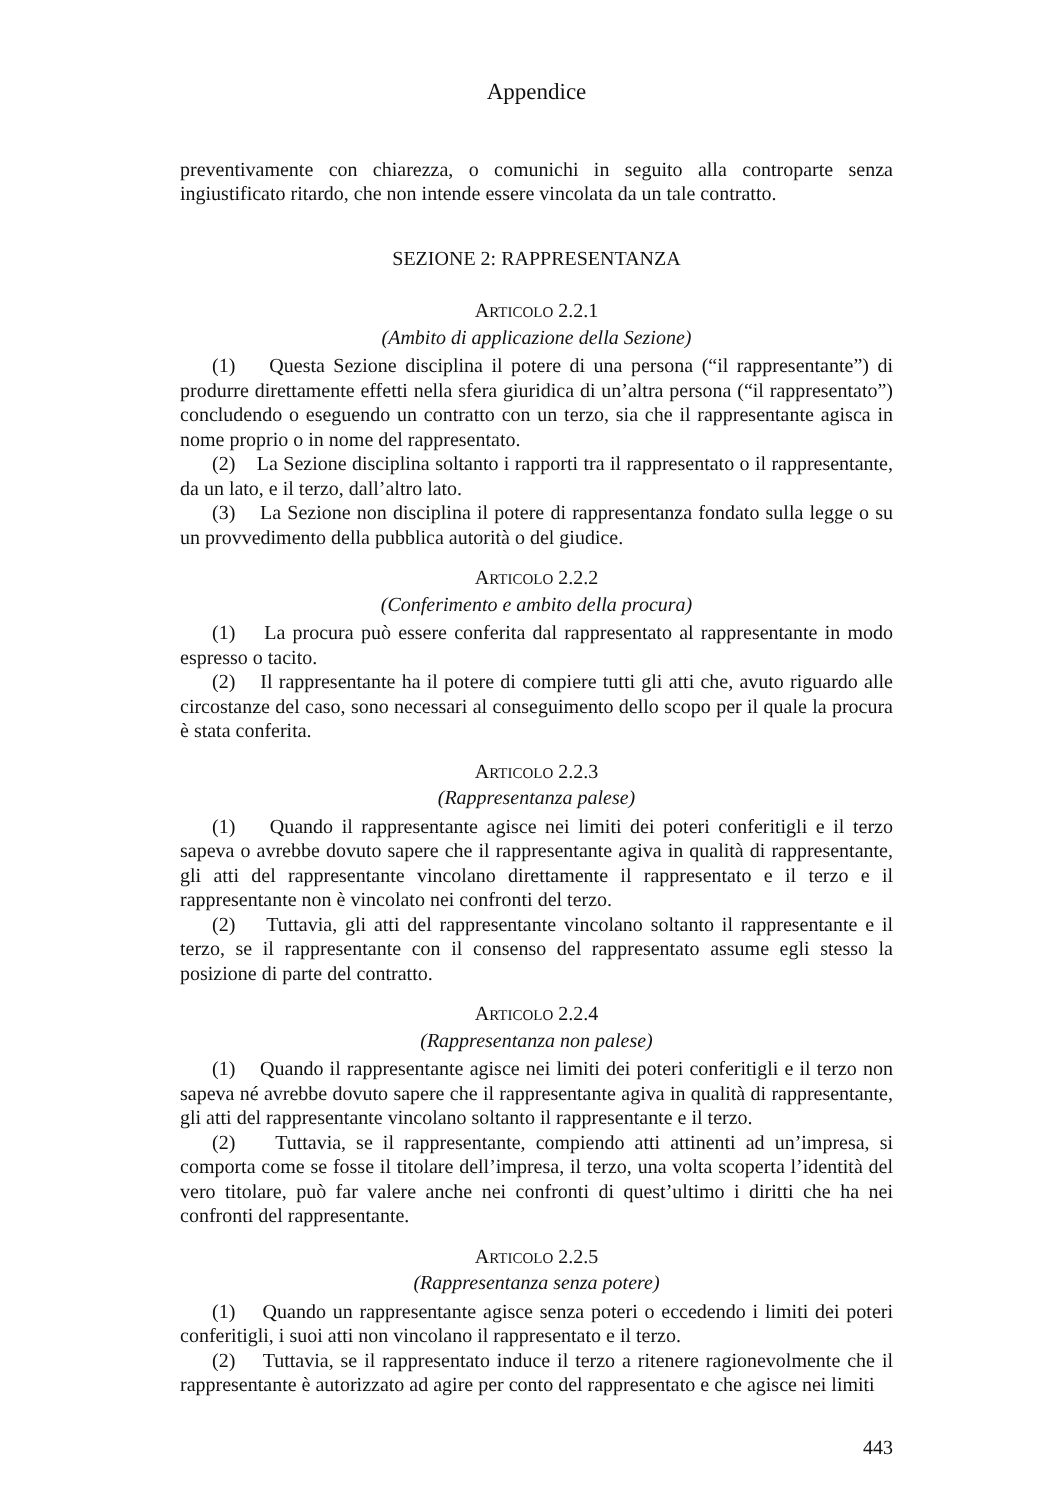Appendice
preventivamente con chiarezza, o comunichi in seguito alla controparte senza ingiustificato ritardo, che non intende essere vincolata da un tale contratto.
SEZIONE 2: RAPPRESENTANZA
ARTICOLO 2.2.1
(Ambito di applicazione della Sezione)
(1) Questa Sezione disciplina il potere di una persona (“il rappresentante”) di produrre direttamente effetti nella sfera giuridica di un’altra persona (“il rappresentato”) concludendo o eseguendo un contratto con un terzo, sia che il rappresentante agisca in nome proprio o in nome del rappresentato.
(2) La Sezione disciplina soltanto i rapporti tra il rappresentato o il rappresentante, da un lato, e il terzo, dall’altro lato.
(3) La Sezione non disciplina il potere di rappresentanza fondato sulla legge o su un provvedimento della pubblica autorità o del giudice.
ARTICOLO 2.2.2
(Conferimento e ambito della procura)
(1) La procura può essere conferita dal rappresentato al rappresentante in modo espresso o tacito.
(2) Il rappresentante ha il potere di compiere tutti gli atti che, avuto riguardo alle circostanze del caso, sono necessari al conseguimento dello scopo per il quale la procura è stata conferita.
ARTICOLO 2.2.3
(Rappresentanza palese)
(1) Quando il rappresentante agisce nei limiti dei poteri conferitigli e il terzo sapeva o avrebbe dovuto sapere che il rappresentante agiva in qualità di rappresentante, gli atti del rappresentante vincolano direttamente il rappresentato e il terzo e il rappresentante non è vincolato nei confronti del terzo.
(2) Tuttavia, gli atti del rappresentante vincolano soltanto il rappresentante e il terzo, se il rappresentante con il consenso del rappresentato assume egli stesso la posizione di parte del contratto.
ARTICOLO 2.2.4
(Rappresentanza non palese)
(1) Quando il rappresentante agisce nei limiti dei poteri conferitigli e il terzo non sapeva né avrebbe dovuto sapere che il rappresentante agiva in qualità di rappresentante, gli atti del rappresentante vincolano soltanto il rappresentante e il terzo.
(2) Tuttavia, se il rappresentante, compiendo atti attinenti ad un’impresa, si comporta come se fosse il titolare dell’impresa, il terzo, una volta scoperta l’identità del vero titolare, può far valere anche nei confronti di quest’ultimo i diritti che ha nei confronti del rappresentante.
ARTICOLO 2.2.5
(Rappresentanza senza potere)
(1) Quando un rappresentante agisce senza poteri o eccedendo i limiti dei poteri conferitigli, i suoi atti non vincolano il rappresentato e il terzo.
(2) Tuttavia, se il rappresentato induce il terzo a ritenere ragionevolmente che il rappresentante è autorizzato ad agire per conto del rappresentato e che agisce nei limiti
443